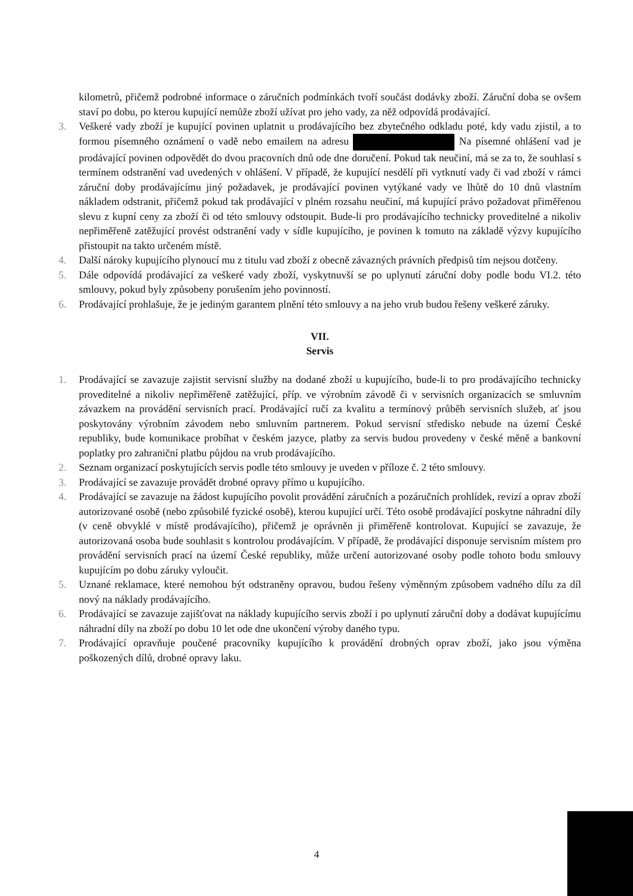kilometrů, přičemž podrobné informace o záručních podmínkách tvoří součást dodávky zboží. Záruční doba se ovšem staví po dobu, po kterou kupující nemůže zboží užívat pro jeho vady, za něž odpovídá prodávající.
3. Veškeré vady zboží je kupující povinen uplatnit u prodávajícího bez zbytečného odkladu poté, kdy vadu zjistil, a to formou písemného oznámení o vadě nebo emailem na adresu Na písemné ohlášení vad je prodávající povinen odpovědět do dvou pracovních dnů ode dne doručení. Pokud tak neučiní, má se za to, že souhlasí s termínem odstranění vad uvedených v ohlášení. V případě, že kupující nesdělí při vytknutí vady či vad zboží v rámci záruční doby prodávajícímu jiný požadavek, je prodávající povinen vytýkané vady ve lhůtě do 10 dnů vlastním nákladem odstranit, přičemž pokud tak prodávající v plném rozsahu neučiní, má kupující právo požadovat přiměřenou slevu z kupní ceny za zboží či od této smlouvy odstoupit. Bude-li pro prodávajícího technicky proveditelné a nikoliv nepřiměřeně zatěžující provést odstranění vady v sídle kupujícího, je povinen k tomuto na základě výzvy kupujícího přistoupit na takto určeném místě.
4. Další nároky kupujícího plynoucí mu z titulu vad zboží z obecně závazných právních předpisů tím nejsou dotčeny.
5. Dále odpovídá prodávající za veškeré vady zboží, vyskytnuvší se po uplynutí záruční doby podle bodu VI.2. této smlouvy, pokud byly způsobeny porušením jeho povinností.
6. Prodávající prohlašuje, že je jediným garantem plnění této smlouvy a na jeho vrub budou řešeny veškeré záruky.
VII.
Servis
1. Prodávající se zavazuje zajistit servisní služby na dodané zboží u kupujícího, bude-li to pro prodávajícího technicky proveditelné a nikoliv nepřiměřeně zatěžující, příp. ve výrobním závodě či v servisních organizacích se smluvním závazkem na provádění servisních prací. Prodávající ručí za kvalitu a termínový průběh servisních služeb, ať jsou poskytovány výrobním závodem nebo smluvním partnerem. Pokud servisní středisko nebude na území České republiky, bude komunikace probíhat v českém jazyce, platby za servis budou provedeny v české měně a bankovní poplatky pro zahraniční platbu půjdou na vrub prodávajícího.
2. Seznam organizací poskytujících servis podle této smlouvy je uveden v příloze č. 2 této smlouvy.
3. Prodávající se zavazuje provádět drobné opravy přímo u kupujícího.
4. Prodávající se zavazuje na žádost kupujícího povolit provádění záručních a pozáručních prohlídek, revizí a oprav zboží autorizované osobě (nebo způsobilé fyzické osobě), kterou kupující určí. Této osobě prodávající poskytne náhradní díly (v ceně obvyklé v místě prodávajícího), přičemž je oprávněn ji přiměřeně kontrolovat. Kupující se zavazuje, že autorizovaná osoba bude souhlasit s kontrolou prodávajícím. V případě, že prodávající disponuje servisním místem pro provádění servisních prací na území České republiky, může určení autorizované osoby podle tohoto bodu smlouvy kupujícím po dobu záruky vyloučit.
5. Uznané reklamace, které nemohou být odstraněny opravou, budou řešeny výměnným způsobem vadného dílu za díl nový na náklady prodávajícího.
6. Prodávající se zavazuje zajišťovat na náklady kupujícího servis zboží i po uplynutí záruční doby a dodávat kupujícímu náhradní díly na zboží po dobu 10 let ode dne ukončení výroby daného typu.
7. Prodávající opravňuje poučené pracovníky kupujícího k provádění drobných oprav zboží, jako jsou výměna poškozených dílů, drobné opravy laku.
4